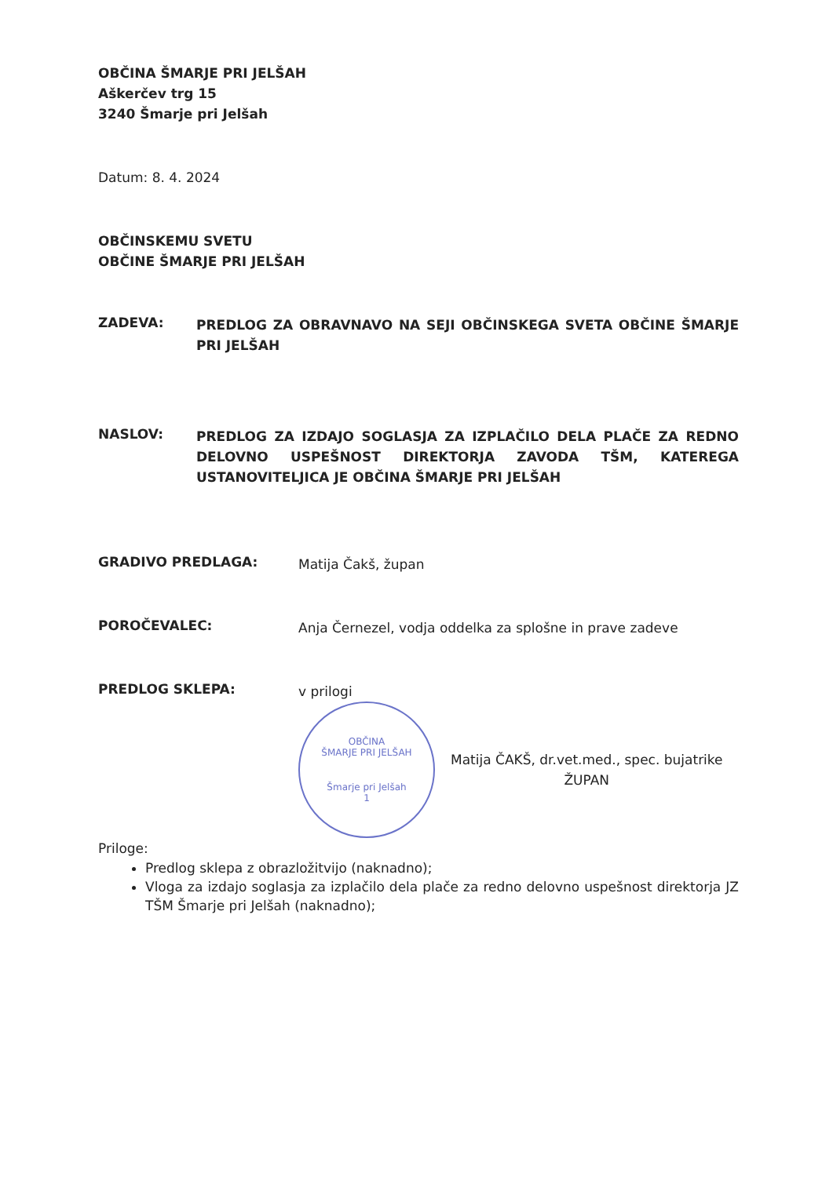OBČINA ŠMARJE PRI JELŠAH
Aškerčev trg 15
3240 Šmarje pri Jelšah
Datum: 8. 4. 2024
OBČINSKEMU SVETU
OBČINE ŠMARJE PRI JELŠAH
ZADEVA:
PREDLOG ZA OBRAVNAVO NA SEJI OBČINSKEGA SVETA OBČINE ŠMARJE PRI JELŠAH
NASLOV:
PREDLOG ZA IZDAJO SOGLASJA ZA IZPLAČILO DELA PLAČE ZA REDNO DELOVNO USPEŠNOST DIREKTORJA ZAVODA TŠM, KATEREGA USTANOVITELJICA JE OBČINA ŠMARJE PRI JELŠAH
GRADIVO PREDLAGA:
Matija Čakš, župan
POROČEVALEC:
Anja Černezel, vodja oddelka za splošne in prave zadeve
PREDLOG SKLEPA:
v prilogi
OBČINA
ŠMARJE PRI JELŠAH
Šmarje pri Jelšah
1
Matija ČAKŠ, dr.vet.med., spec. bujatrike
ŽUPAN
Priloge:
Predlog sklepa z obrazložitvijo (naknadno);
Vloga za izdajo soglasja za izplačilo dela plače za redno delovno uspešnost direktorja JZ TŠM Šmarje pri Jelšah (naknadno);